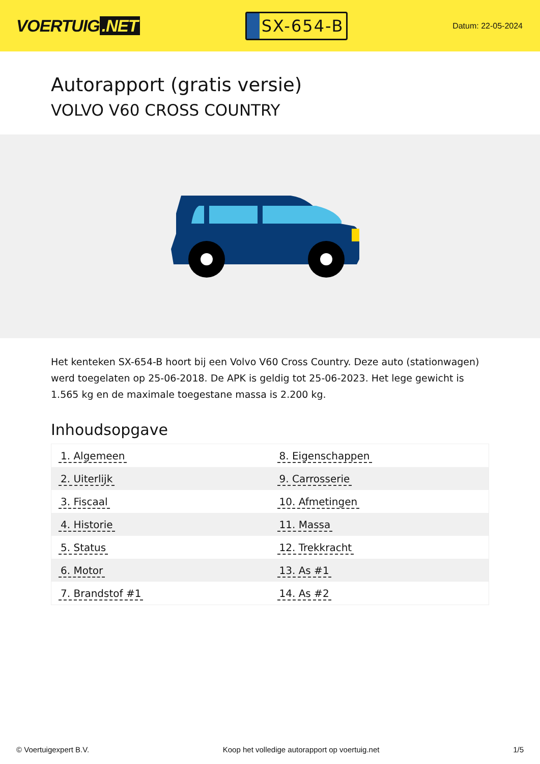VOERTUIG.NET
SX-654-B
Datum: 22-05-2024
Autorapport (gratis versie)
VOLVO V60 CROSS COUNTRY
Het kenteken SX-654-B hoort bij een Volvo V60 Cross Country. Deze auto (stationwagen) werd toegelaten op 25-06-2018. De APK is geldig tot 25-06-2023. Het lege gewicht is 1.565 kg en de maximale toegestane massa is 2.200 kg.
Inhoudsopgave
| 1. Algemeen | 8. Eigenschappen |
| 2. Uiterlijk | 9. Carrosserie |
| 3. Fiscaal | 10. Afmetingen |
| 4. Historie | 11. Massa |
| 5. Status | 12. Trekkracht |
| 6. Motor | 13. As #1 |
| 7. Brandstof #1 | 14. As #2 |
© Voertuigexpert B.V. Koop het volledige autorapport op voertuig.net 1/5